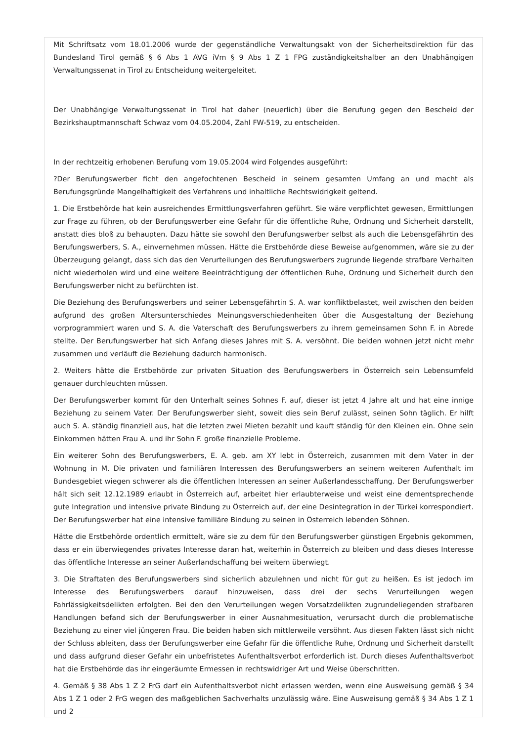Mit Schriftsatz vom 18.01.2006 wurde der gegenständliche Verwaltungsakt von der Sicherheitsdirektion für das Bundesland Tirol gemäß § 6 Abs 1 AVG iVm § 9 Abs 1 Z 1 FPG zuständigkeitshalber an den Unabhängigen Verwaltungssenat in Tirol zu Entscheidung weitergeleitet.
Der Unabhängige Verwaltungssenat in Tirol hat daher (neuerlich) über die Berufung gegen den Bescheid der Bezirkshauptmannschaft Schwaz vom 04.05.2004, Zahl FW-519, zu entscheiden.
In der rechtzeitig erhobenen Berufung vom 19.05.2004 wird Folgendes ausgeführt:
?Der Berufungswerber ficht den angefochtenen Bescheid in seinem gesamten Umfang an und macht als Berufungsgründe Mangelhaftigkeit des Verfahrens und inhaltliche Rechtswidrigkeit geltend.
1. Die Erstbehörde hat kein ausreichendes Ermittlungsverfahren geführt. Sie wäre verpflichtet gewesen, Ermittlungen zur Frage zu führen, ob der Berufungswerber eine Gefahr für die öffentliche Ruhe, Ordnung und Sicherheit darstellt, anstatt dies bloß zu behaupten. Dazu hätte sie sowohl den Berufungswerber selbst als auch die Lebensgefährtin des Berufungswerbers, S. A., einvernehmen müssen. Hätte die Erstbehörde diese Beweise aufgenommen, wäre sie zu der Überzeugung gelangt, dass sich das den Verurteilungen des Berufungswerbers zugrunde liegende strafbare Verhalten nicht wiederholen wird und eine weitere Beeinträchtigung der öffentlichen Ruhe, Ordnung und Sicherheit durch den Berufungswerber nicht zu befürchten ist.
Die Beziehung des Berufungswerbers und seiner Lebensgefährtin S. A. war konfliktbelastet, weil zwischen den beiden aufgrund des großen Altersunterschiedes Meinungsverschiedenheiten über die Ausgestaltung der Beziehung vorprogrammiert waren und S. A. die Vaterschaft des Berufungswerbers zu ihrem gemeinsamen Sohn F. in Abrede stellte. Der Berufungswerber hat sich Anfang dieses Jahres mit S. A. versöhnt. Die beiden wohnen jetzt nicht mehr zusammen und verläuft die Beziehung dadurch harmonisch.
2. Weiters hätte die Erstbehörde zur privaten Situation des Berufungswerbers in Österreich sein Lebensumfeld genauer durchleuchten müssen.
Der Berufungswerber kommt für den Unterhalt seines Sohnes F. auf, dieser ist jetzt 4 Jahre alt und hat eine innige Beziehung zu seinem Vater. Der Berufungswerber sieht, soweit dies sein Beruf zulässt, seinen Sohn täglich. Er hilft auch S. A. ständig finanziell aus, hat die letzten zwei Mieten bezahlt und kauft ständig für den Kleinen ein. Ohne sein Einkommen hätten Frau A. und ihr Sohn F. große finanzielle Probleme.
Ein weiterer Sohn des Berufungswerbers, E. A. geb. am XY lebt in Österreich, zusammen mit dem Vater in der Wohnung in M. Die privaten und familiären Interessen des Berufungswerbers an seinem weiteren Aufenthalt im Bundesgebiet wiegen schwerer als die öffentlichen Interessen an seiner Außerlandesschaffung. Der Berufungswerber hält sich seit 12.12.1989 erlaubt in Österreich auf, arbeitet hier erlaubterweise und weist eine dementsprechende gute Integration und intensive private Bindung zu Österreich auf, der eine Desintegration in der Türkei korrespondiert. Der Berufungswerber hat eine intensive familiäre Bindung zu seinen in Österreich lebenden Söhnen.
Hätte die Erstbehörde ordentlich ermittelt, wäre sie zu dem für den Berufungswerber günstigen Ergebnis gekommen, dass er ein überwiegendes privates Interesse daran hat, weiterhin in Österreich zu bleiben und dass dieses Interesse das öffentliche Interesse an seiner Außerlandschaffung bei weitem überwiegt.
3. Die Straftaten des Berufungswerbers sind sicherlich abzulehnen und nicht für gut zu heißen. Es ist jedoch im Interesse des Berufungswerbers darauf hinzuweisen, dass drei der sechs Verurteilungen wegen Fahrlässigkeitsdelikten erfolgten. Bei den den Verurteilungen wegen Vorsatzdelikten zugrundeliegenden strafbaren Handlungen befand sich der Berufungswerber in einer Ausnahmesituation, verursacht durch die problematische Beziehung zu einer viel jüngeren Frau. Die beiden haben sich mittlerweile versöhnt. Aus diesen Fakten lässt sich nicht der Schluss ableiten, dass der Berufungswerber eine Gefahr für die öffentliche Ruhe, Ordnung und Sicherheit darstellt und dass aufgrund dieser Gefahr ein unbefristetes Aufenthaltsverbot erforderlich ist. Durch dieses Aufenthaltsverbot hat die Erstbehörde das ihr eingeräumte Ermessen in rechtswidriger Art und Weise überschritten.
4. Gemäß § 38 Abs 1 Z 2 FrG darf ein Aufenthaltsverbot nicht erlassen werden, wenn eine Ausweisung gemäß § 34 Abs 1 Z 1 oder 2 FrG wegen des maßgeblichen Sachverhalts unzulässig wäre. Eine Ausweisung gemäß § 34 Abs 1 Z 1 und 2